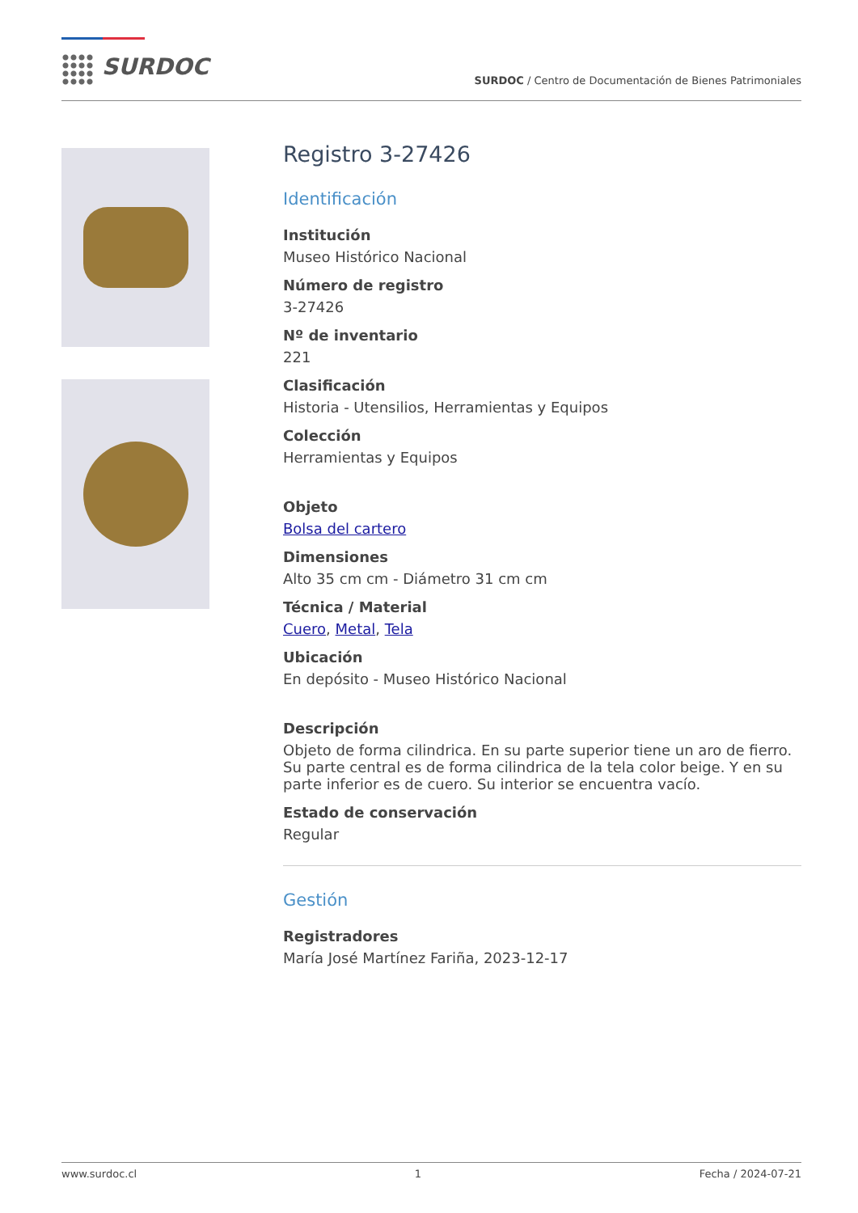SURDOC
SURDOC / Centro de Documentación de Bienes Patrimoniales
Registro 3-27426
Identificación
Institución
Museo Histórico Nacional
Número de registro
3-27426
Nº de inventario
221
Clasificación
Historia - Utensilios, Herramientas y Equipos
Colección
Herramientas y Equipos
Objeto
Bolsa del cartero
Dimensiones
Alto 35 cm cm - Diámetro 31 cm cm
Técnica / Material
Cuero, Metal, Tela
Ubicación
En depósito - Museo Histórico Nacional
Descripción
Objeto de forma cilindrica. En su parte superior tiene un aro de fierro. Su parte central es de forma cilindrica de la tela color beige. Y en su parte inferior es de cuero. Su interior se encuentra vacío.
Estado de conservación
Regular
Gestión
Registradores
María José Martínez Fariña, 2023-12-17
www.surdoc.cl 1 Fecha / 2024-07-21